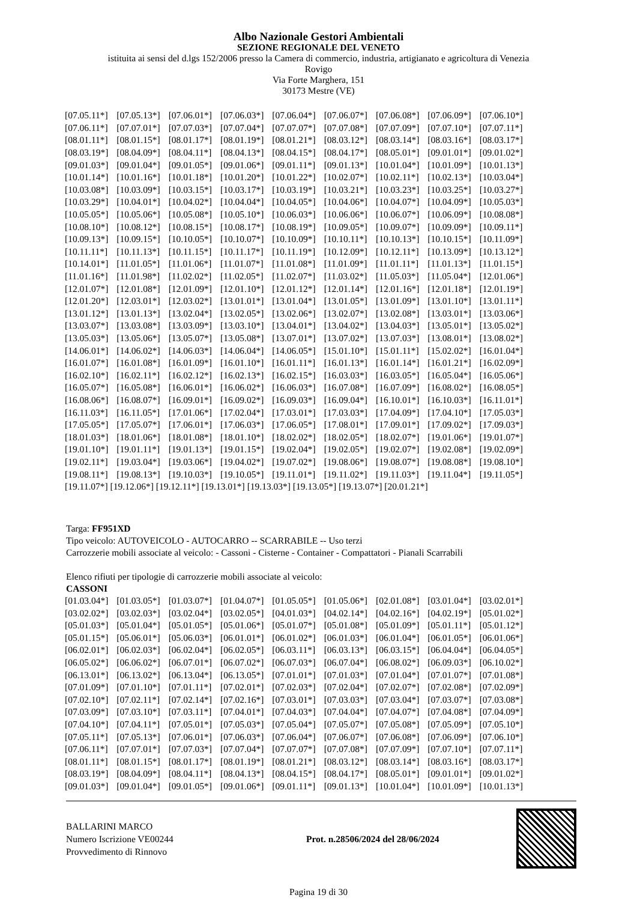Albo Nazionale Gestori Ambientali
SEZIONE REGIONALE DEL VENETO
istituita ai sensi del d.lgs 152/2006 presso la Camera di commercio, industria, artigianato e agricoltura di Venezia
Rovigo
Via Forte Marghera, 151
30173 Mestre (VE)
| [07.05.11*] | [07.05.13*] | [07.06.01*] | [07.06.03*] | [07.06.04*] | [07.06.07*] | [07.06.08*] | [07.06.09*] | [07.06.10*] |
| [07.06.11*] | [07.07.01*] | [07.07.03*] | [07.07.04*] | [07.07.07*] | [07.07.08*] | [07.07.09*] | [07.07.10*] | [07.07.11*] |
| [08.01.11*] | [08.01.15*] | [08.01.17*] | [08.01.19*] | [08.01.21*] | [08.03.12*] | [08.03.14*] | [08.03.16*] | [08.03.17*] |
| [08.03.19*] | [08.04.09*] | [08.04.11*] | [08.04.13*] | [08.04.15*] | [08.04.17*] | [08.05.01*] | [09.01.01*] | [09.01.02*] |
| [09.01.03*] | [09.01.04*] | [09.01.05*] | [09.01.06*] | [09.01.11*] | [09.01.13*] | [10.01.04*] | [10.01.09*] | [10.01.13*] |
| [10.01.14*] | [10.01.16*] | [10.01.18*] | [10.01.20*] | [10.01.22*] | [10.02.07*] | [10.02.11*] | [10.02.13*] | [10.03.04*] |
| [10.03.08*] | [10.03.09*] | [10.03.15*] | [10.03.17*] | [10.03.19*] | [10.03.21*] | [10.03.23*] | [10.03.25*] | [10.03.27*] |
| [10.03.29*] | [10.04.01*] | [10.04.02*] | [10.04.04*] | [10.04.05*] | [10.04.06*] | [10.04.07*] | [10.04.09*] | [10.05.03*] |
| [10.05.05*] | [10.05.06*] | [10.05.08*] | [10.05.10*] | [10.06.03*] | [10.06.06*] | [10.06.07*] | [10.06.09*] | [10.08.08*] |
| [10.08.10*] | [10.08.12*] | [10.08.15*] | [10.08.17*] | [10.08.19*] | [10.09.05*] | [10.09.07*] | [10.09.09*] | [10.09.11*] |
| [10.09.13*] | [10.09.15*] | [10.10.05*] | [10.10.07*] | [10.10.09*] | [10.10.11*] | [10.10.13*] | [10.10.15*] | [10.11.09*] |
| [10.11.11*] | [10.11.13*] | [10.11.15*] | [10.11.17*] | [10.11.19*] | [10.12.09*] | [10.12.11*] | [10.13.09*] | [10.13.12*] |
| [10.14.01*] | [11.01.05*] | [11.01.06*] | [11.01.07*] | [11.01.08*] | [11.01.09*] | [11.01.11*] | [11.01.13*] | [11.01.15*] |
| [11.01.16*] | [11.01.98*] | [11.02.02*] | [11.02.05*] | [11.02.07*] | [11.03.02*] | [11.05.03*] | [11.05.04*] | [12.01.06*] |
| [12.01.07*] | [12.01.08*] | [12.01.09*] | [12.01.10*] | [12.01.12*] | [12.01.14*] | [12.01.16*] | [12.01.18*] | [12.01.19*] |
| [12.01.20*] | [12.03.01*] | [12.03.02*] | [13.01.01*] | [13.01.04*] | [13.01.05*] | [13.01.09*] | [13.01.10*] | [13.01.11*] |
| [13.01.12*] | [13.01.13*] | [13.02.04*] | [13.02.05*] | [13.02.06*] | [13.02.07*] | [13.02.08*] | [13.03.01*] | [13.03.06*] |
| [13.03.07*] | [13.03.08*] | [13.03.09*] | [13.03.10*] | [13.04.01*] | [13.04.02*] | [13.04.03*] | [13.05.01*] | [13.05.02*] |
| [13.05.03*] | [13.05.06*] | [13.05.07*] | [13.05.08*] | [13.07.01*] | [13.07.02*] | [13.07.03*] | [13.08.01*] | [13.08.02*] |
| [14.06.01*] | [14.06.02*] | [14.06.03*] | [14.06.04*] | [14.06.05*] | [15.01.10*] | [15.01.11*] | [15.02.02*] | [16.01.04*] |
| [16.01.07*] | [16.01.08*] | [16.01.09*] | [16.01.10*] | [16.01.11*] | [16.01.13*] | [16.01.14*] | [16.01.21*] | [16.02.09*] |
| [16.02.10*] | [16.02.11*] | [16.02.12*] | [16.02.13*] | [16.02.15*] | [16.03.03*] | [16.03.05*] | [16.05.04*] | [16.05.06*] |
| [16.05.07*] | [16.05.08*] | [16.06.01*] | [16.06.02*] | [16.06.03*] | [16.07.08*] | [16.07.09*] | [16.08.02*] | [16.08.05*] |
| [16.08.06*] | [16.08.07*] | [16.09.01*] | [16.09.02*] | [16.09.03*] | [16.09.04*] | [16.10.01*] | [16.10.03*] | [16.11.01*] |
| [16.11.03*] | [16.11.05*] | [17.01.06*] | [17.02.04*] | [17.03.01*] | [17.03.03*] | [17.04.09*] | [17.04.10*] | [17.05.03*] |
| [17.05.05*] | [17.05.07*] | [17.06.01*] | [17.06.03*] | [17.06.05*] | [17.08.01*] | [17.09.01*] | [17.09.02*] | [17.09.03*] |
| [18.01.03*] | [18.01.06*] | [18.01.08*] | [18.01.10*] | [18.02.02*] | [18.02.05*] | [18.02.07*] | [19.01.06*] | [19.01.07*] |
| [19.01.10*] | [19.01.11*] | [19.01.13*] | [19.01.15*] | [19.02.04*] | [19.02.05*] | [19.02.07*] | [19.02.08*] | [19.02.09*] |
| [19.02.11*] | [19.03.04*] | [19.03.06*] | [19.04.02*] | [19.07.02*] | [19.08.06*] | [19.08.07*] | [19.08.08*] | [19.08.10*] |
| [19.08.11*] | [19.08.13*] | [19.10.03*] | [19.10.05*] | [19.11.01*] | [19.11.02*] | [19.11.03*] | [19.11.04*] | [19.11.05*] |
[19.11.07*] [19.12.06*] [19.12.11*] [19.13.01*] [19.13.03*] [19.13.05*] [19.13.07*] [20.01.21*]
Targa: FF951XD
Tipo veicolo: AUTOVEICOLO - AUTOCARRO -- SCARRABILE -- Uso terzi
Carrozzerie mobili associate al veicolo: - Cassoni - Cisterne - Container - Compattatori - Pianali Scarrabili
Elenco rifiuti per tipologie di carrozzerie mobili associate al veicolo:
CASSONI
| [01.03.04*] | [01.03.05*] | [01.03.07*] | [01.04.07*] | [01.05.05*] | [01.05.06*] | [02.01.08*] | [03.01.04*] | [03.02.01*] |
| [03.02.02*] | [03.02.03*] | [03.02.04*] | [03.02.05*] | [04.01.03*] | [04.02.14*] | [04.02.16*] | [04.02.19*] | [05.01.02*] |
| [05.01.03*] | [05.01.04*] | [05.01.05*] | [05.01.06*] | [05.01.07*] | [05.01.08*] | [05.01.09*] | [05.01.11*] | [05.01.12*] |
| [05.01.15*] | [05.06.01*] | [05.06.03*] | [06.01.01*] | [06.01.02*] | [06.01.03*] | [06.01.04*] | [06.01.05*] | [06.01.06*] |
| [06.02.01*] | [06.02.03*] | [06.02.04*] | [06.02.05*] | [06.03.11*] | [06.03.13*] | [06.03.15*] | [06.04.04*] | [06.04.05*] |
| [06.05.02*] | [06.06.02*] | [06.07.01*] | [06.07.02*] | [06.07.03*] | [06.07.04*] | [06.08.02*] | [06.09.03*] | [06.10.02*] |
| [06.13.01*] | [06.13.02*] | [06.13.04*] | [06.13.05*] | [07.01.01*] | [07.01.03*] | [07.01.04*] | [07.01.07*] | [07.01.08*] |
| [07.01.09*] | [07.01.10*] | [07.01.11*] | [07.02.01*] | [07.02.03*] | [07.02.04*] | [07.02.07*] | [07.02.08*] | [07.02.09*] |
| [07.02.10*] | [07.02.11*] | [07.02.14*] | [07.02.16*] | [07.03.01*] | [07.03.03*] | [07.03.04*] | [07.03.07*] | [07.03.08*] |
| [07.03.09*] | [07.03.10*] | [07.03.11*] | [07.04.01*] | [07.04.03*] | [07.04.04*] | [07.04.07*] | [07.04.08*] | [07.04.09*] |
| [07.04.10*] | [07.04.11*] | [07.05.01*] | [07.05.03*] | [07.05.04*] | [07.05.07*] | [07.05.08*] | [07.05.09*] | [07.05.10*] |
| [07.05.11*] | [07.05.13*] | [07.06.01*] | [07.06.03*] | [07.06.04*] | [07.06.07*] | [07.06.08*] | [07.06.09*] | [07.06.10*] |
| [07.06.11*] | [07.07.01*] | [07.07.03*] | [07.07.04*] | [07.07.07*] | [07.07.08*] | [07.07.09*] | [07.07.10*] | [07.07.11*] |
| [08.01.11*] | [08.01.15*] | [08.01.17*] | [08.01.19*] | [08.01.21*] | [08.03.12*] | [08.03.14*] | [08.03.16*] | [08.03.17*] |
| [08.03.19*] | [08.04.09*] | [08.04.11*] | [08.04.13*] | [08.04.15*] | [08.04.17*] | [08.05.01*] | [09.01.01*] | [09.01.02*] |
| [09.01.03*] | [09.01.04*] | [09.01.05*] | [09.01.06*] | [09.01.11*] | [09.01.13*] | [10.01.04*] | [10.01.09*] | [10.01.13*] |
BALLARINI MARCO
Numero Iscrizione VE00244
Provvedimento di Rinnovo
Prot. n.28506/2024 del 28/06/2024
Pagina 19 di 30